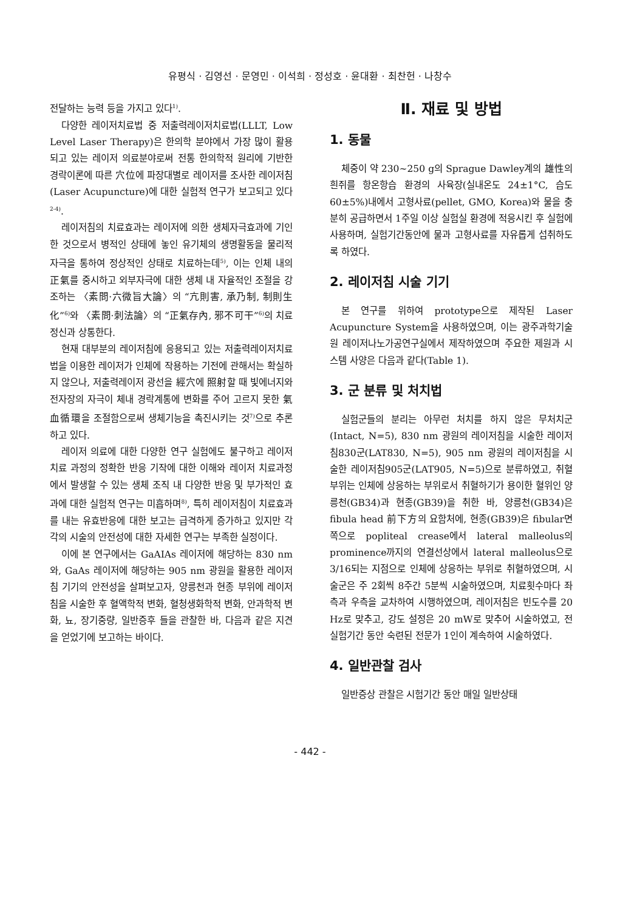유평식 · 김영선 · 문영민 · 이석희 · 정성호 · 윤대환 · 최찬헌 · 나창수
전달하는 능력 등을 가지고 있다<sup>1)</sup>.
다양한 레이저치료법 중 저출력레이저치료법(LLLT, Low Level Laser Therapy)은 한의학 분야에서 가장 많이 활용되고 있는 레이저 의료분야로써 전통 한의학적 원리에 기반한 경락이론에 따른 穴位에 파장대별로 레이저를 조사한 레이저침(Laser Acupuncture)에 대한 실험적 연구가 보고되고 있다<sup>2-4)</sup>.
레이저침의 치료효과는 레이저에 의한 생체자극효과에 기인한 것으로서 병적인 상태에 놓인 유기체의 생명활동을 물리적 자극을 통하여 정상적인 상태로 치료하는데<sup>5)</sup>, 이는 인체 내의 正氣를 중시하고 외부자극에 대한 생체 내 자율적인 조절을 강조하는 〈素問·六微旨大論〉의 “亢則害, 承乃制, 制則生化”<sup>6)</sup>와 〈素問·刺法論〉의 “正氣存內, 邪不可干”<sup>6)</sup>의 치료정신과 상통한다.
현재 대부분의 레이저침에 응용되고 있는 저출력레이저치료법을 이용한 레이저가 인체에 작용하는 기전에 관해서는 확실하지 않으나, 저출력레이저 광선을 經穴에 照射할 때 빛에너지와 전자장의 자극이 체내 경락계통에 변화를 주어 고르지 못한 氣血循環을 조절함으로써 생체기능을 촉진시키는 것<sup>7)</sup>으로 추론하고 있다.
레이저 의료에 대한 다양한 연구 실험에도 불구하고 레이저 치료 과정의 정확한 반응 기작에 대한 이해와 레이저 치료과정에서 발생할 수 있는 생체 조직 내 다양한 반응 및 부가적인 효과에 대한 실험적 연구는 미흡하며<sup>8)</sup>, 특히 레이저침이 치료효과를 내는 유효반응에 대한 보고는 급격하게 증가하고 있지만 각각의 시술의 안전성에 대한 자세한 연구는 부족한 실정이다.
이에 본 연구에서는 GaAIAs 레이저에 해당하는 830 nm와, GaAs 레이저에 해당하는 905 nm 광원을 활용한 레이저침 기기의 안전성을 살펴보고자, 양릉천과 현종 부위에 레이저침을 시술한 후 혈액학적 변화, 혈청생화학적 변화, 안과학적 변화, 뇨, 장기중량, 일반증후 들을 관찰한 바, 다음과 같은 지견을 얻었기에 보고하는 바이다.
Ⅱ. 재료 및 방법
1. 동물
체중이 약 230~250 g의 Sprague Dawley계의 雄性의 흰쥐를 항온항습 환경의 사육장(실내온도 24±1°C, 습도 60±5%)내에서 고형사료(pellet, GMO, Korea)와 물을 충분히 공급하면서 1주일 이상 실험실 환경에 적응시킨 후 실험에 사용하며, 실험기간동안에 물과 고형사료를 자유롭게 섭취하도록 하였다.
2. 레이저침 시술 기기
본 연구를 위하여 prototype으로 제작된 Laser Acupuncture System을 사용하였으며, 이는 광주과학기술원 레이저나노가공연구실에서 제작하였으며 주요한 제원과 시스템 사양은 다음과 같다(Table 1).
3. 군 분류 및 처치법
실험군들의 분리는 아무런 처치를 하지 않은 무처치군(Intact, N=5), 830 nm 광원의 레이저침을 시술한 레이저침830군(LAT830, N=5), 905 nm 광원의 레이저침을 시술한 레이저침905군(LAT905, N=5)으로 분류하였고, 취혈부위는 인체에 상응하는 부위로서 취혈하기가 용이한 혈위인 양릉천(GB34)과 현종(GB39)을 취한 바, 양릉천(GB34)은 fibula head 前下方의 요함처에, 현종(GB39)은 fibular면쪽으로 popliteal crease에서 lateral malleolus의prominence까지의 연결선상에서 lateral malleolus으로 3/16되는 지점으로 인체에 상응하는 부위로 취혈하였으며, 시술군은 주 2회씩 8주간 5분씩 시술하였으며, 치료횟수마다 좌측과 우측을 교차하여 시행하였으며, 레이저침은 빈도수를 20 Hz로 맞추고, 강도 설정은 20 mW로 맞추어 시술하였고, 전 실험기간 동안 숙련된 전문가 1인이 계속하여 시술하였다.
4. 일반관찰 검사
일반증상 관찰은 시험기간 동안 매일 일반상태
- 442 -